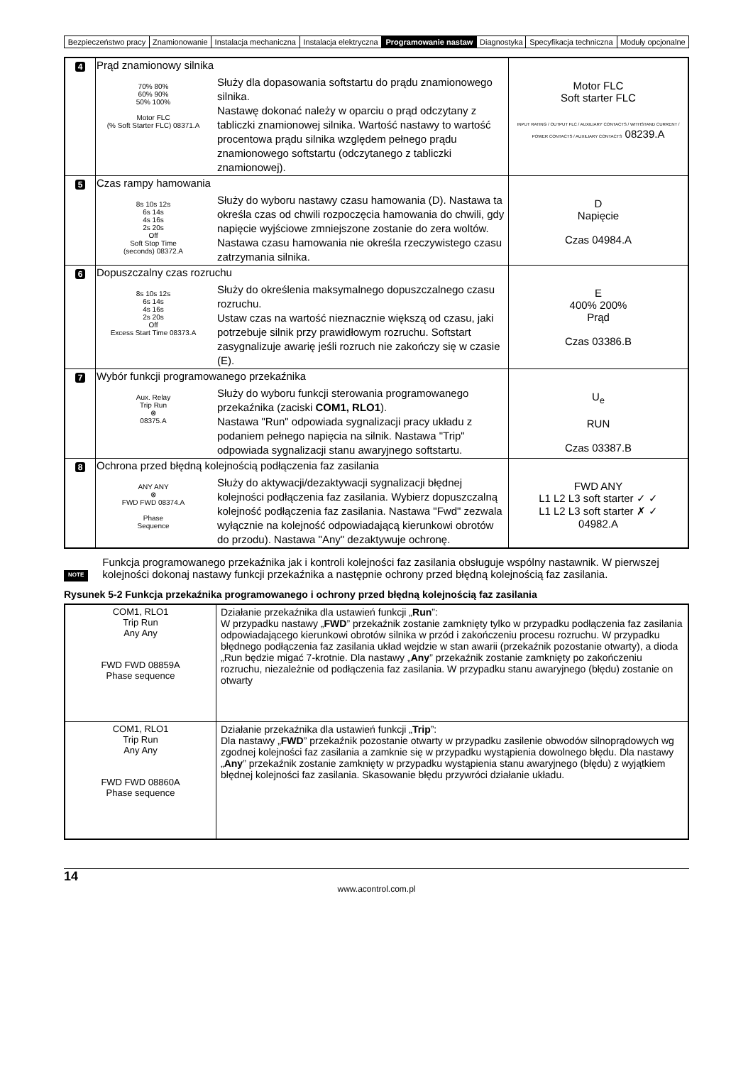| Bezpieczeństwo pracy | Znamionowanie | Instalacja mechaniczna | Instalacja elektryczna | Programowanie nastaw | Diagnostyka | Specyfikacja techniczna | Moduły opcjonalne |
| 4 | Prąd znamionowy silnika 70% 80% 60% 90% 50% 100% Motor FLC (% Soft Starter FLC) 08371.A Służy dla dopasowania softstartu do prądu znamionowego silnika. Nastawę dokonać należy w oparciu o prąd odczytany z tabliczki znamionowej silnika. Wartość nastawy to wartość procentowa prądu silnika względem pełnego prądu znamionowego softstartu (odczytanego z tabliczki znamionowej). | Motor FLC Soft starter FLC INPUT RATING / OUTPUT FLC / AUXILIARY CONTACTS / WITHSTAND CURRENT / POWER CONTACTS / AUXILIARY CONTACTS 08239.A |
| 5 | Czas rampy hamowania 8s 10s 12s 6s 14s 4s 16s 2s 20s Off Soft Stop Time (seconds) 08372.A Służy do wyboru nastawy czasu hamowania (D). Nastawa ta określa czas od chwili rozpoczęcia hamowania do chwili, gdy napięcie wyjściowe zmniejszone zostanie do zera woltów. Nastawa czasu hamowania nie określa rzeczywistego czasu zatrzymania silnika. | D Napięcie Czas 04984.A |
| 6 | Dopuszczalny czas rozruchu 8s 10s 12s 6s 14s 4s 16s 2s 20s Off Excess Start Time 08373.A Służy do określenia maksymalnego dopuszczalnego czasu rozruchu. Ustaw czas na wartość nieznacznie większą od czasu, jaki potrzebuje silnik przy prawidłowym rozruchu. Softstart zasygnalizuje awarię jeśli rozruch nie zakończy się w czasie (E). | E 400% 200% Prąd Czas 03386.B |
| 7 | Wybór funkcji programowanego przekaźnika Aux. Relay Trip Run ⊗ 08375.A Służy do wyboru funkcji sterowania programowanego przekaźnika (zaciski COM1, RLO1 ). Nastawa "Run" odpowiada sygnalizacji pracy układu z podaniem pełnego napięcia na silnik. Nastawa "Trip" odpowiada sygnalizacji stanu awaryjnego softstartu. | U<sub>e</sub> RUN Czas 03387.B |
| 8 | Ochrona przed błędną kolejnością podłączenia faz zasilania ANY ANY ⊗ FWD FWD 08374.A Phase Sequence Służy do aktywacji/dezaktywacji sygnalizacji błędnej kolejności podłączenia faz zasilania. Wybierz dopuszczalną kolejność podłączenia faz zasilania. Nastawa "Fwd" zezwala wyłącznie na kolejność odpowiadającą kierunkowi obrotów do przodu). Nastawa "Any" dezaktywuje ochronę. | FWD ANY L1 L2 L3 soft starter ✓ ✓ L1 L2 L3 soft starter ✗ ✓ 04982.A |
NOTE
Funkcja programowanego przekaźnika jak i kontroli kolejności faz zasilania obsługuje wspólny nastawnik. W pierwszej kolejności dokonaj nastawy funkcji przekaźnika a następnie ochrony przed błędną kolejnością faz zasilania.
Rysunek 5-2 Funkcja przekaźnika programowanego i ochrony przed błędną kolejnością faz zasilania
| COM1, RLO1 Trip Run Any Any FWD FWD 08859A Phase sequence | Działanie przekaźnika dla ustawień funkcji „ Run ”: W przypadku nastawy „ FWD ” przekaźnik zostanie zamknięty tylko w przypadku podłączenia faz zasilania odpowiadającego kierunkowi obrotów silnika w przód i zakończeniu procesu rozruchu. W przypadku błędnego podłączenia faz zasilania układ wejdzie w stan awarii (przekaźnik pozostanie otwarty), a dioda „Run będzie migać 7-krotnie. Dla nastawy „ Any ” przekaźnik zostanie zamknięty po zakończeniu rozruchu, niezależnie od podłączenia faz zasilania. W przypadku stanu awaryjnego (błędu) zostanie on otwarty |
| COM1, RLO1 Trip Run Any Any FWD FWD 08860A Phase sequence | Działanie przekaźnika dla ustawień funkcji „ Trip ”: Dla nastawy „ FWD ” przekaźnik pozostanie otwarty w przypadku zasilenie obwodów silnoprądowych wg zgodnej kolejności faz zasilania a zamknie się w przypadku wystąpienia dowolnego błędu. Dla nastawy „ Any ” przekaźnik zostanie zamknięty w przypadku wystąpienia stanu awaryjnego (błędu) z wyjątkiem błędnej kolejności faz zasilania. Skasowanie błędu przywróci działanie układu. |
14
www.acontrol.com.pl